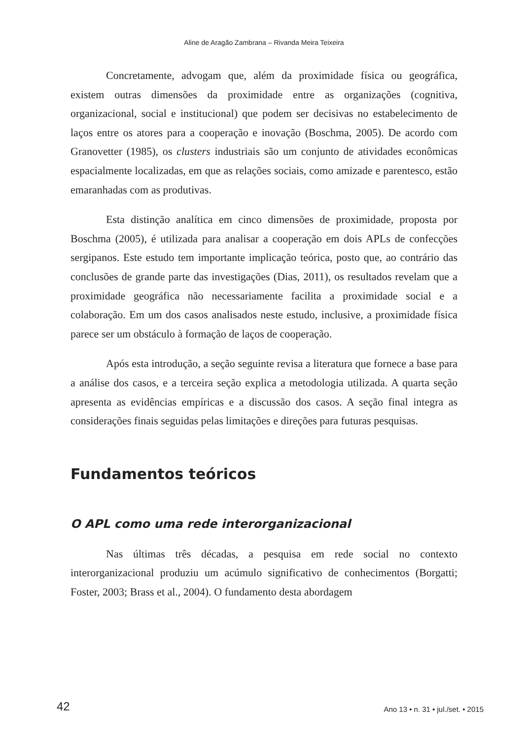Aline de Aragão Zambrana – Rivanda Meira Teixeira
Concretamente, advogam que, além da proximidade física ou geográfica, existem outras dimensões da proximidade entre as organizações (cognitiva, organizacional, social e institucional) que podem ser decisivas no estabelecimento de laços entre os atores para a cooperação e inovação (Boschma, 2005). De acordo com Granovetter (1985), os clusters industriais são um conjunto de atividades econômicas espacialmente localizadas, em que as relações sociais, como amizade e parentesco, estão emaranhadas com as produtivas.
Esta distinção analítica em cinco dimensões de proximidade, proposta por Boschma (2005), é utilizada para analisar a cooperação em dois APLs de confecções sergipanos. Este estudo tem importante implicação teórica, posto que, ao contrário das conclusões de grande parte das investigações (Dias, 2011), os resultados revelam que a proximidade geográfica não necessariamente facilita a proximidade social e a colaboração. Em um dos casos analisados neste estudo, inclusive, a proximidade física parece ser um obstáculo à formação de laços de cooperação.
Após esta introdução, a seção seguinte revisa a literatura que fornece a base para a análise dos casos, e a terceira seção explica a metodologia utilizada. A quarta seção apresenta as evidências empíricas e a discussão dos casos. A seção final integra as considerações finais seguidas pelas limitações e direções para futuras pesquisas.
Fundamentos teóricos
O APL como uma rede interorganizacional
Nas últimas três décadas, a pesquisa em rede social no contexto interorganizacional produziu um acúmulo significativo de conhecimentos (Borgatti; Foster, 2003; Brass et al., 2004). O fundamento desta abordagem
42 Ano 13 • n. 31 • jul./set. • 2015